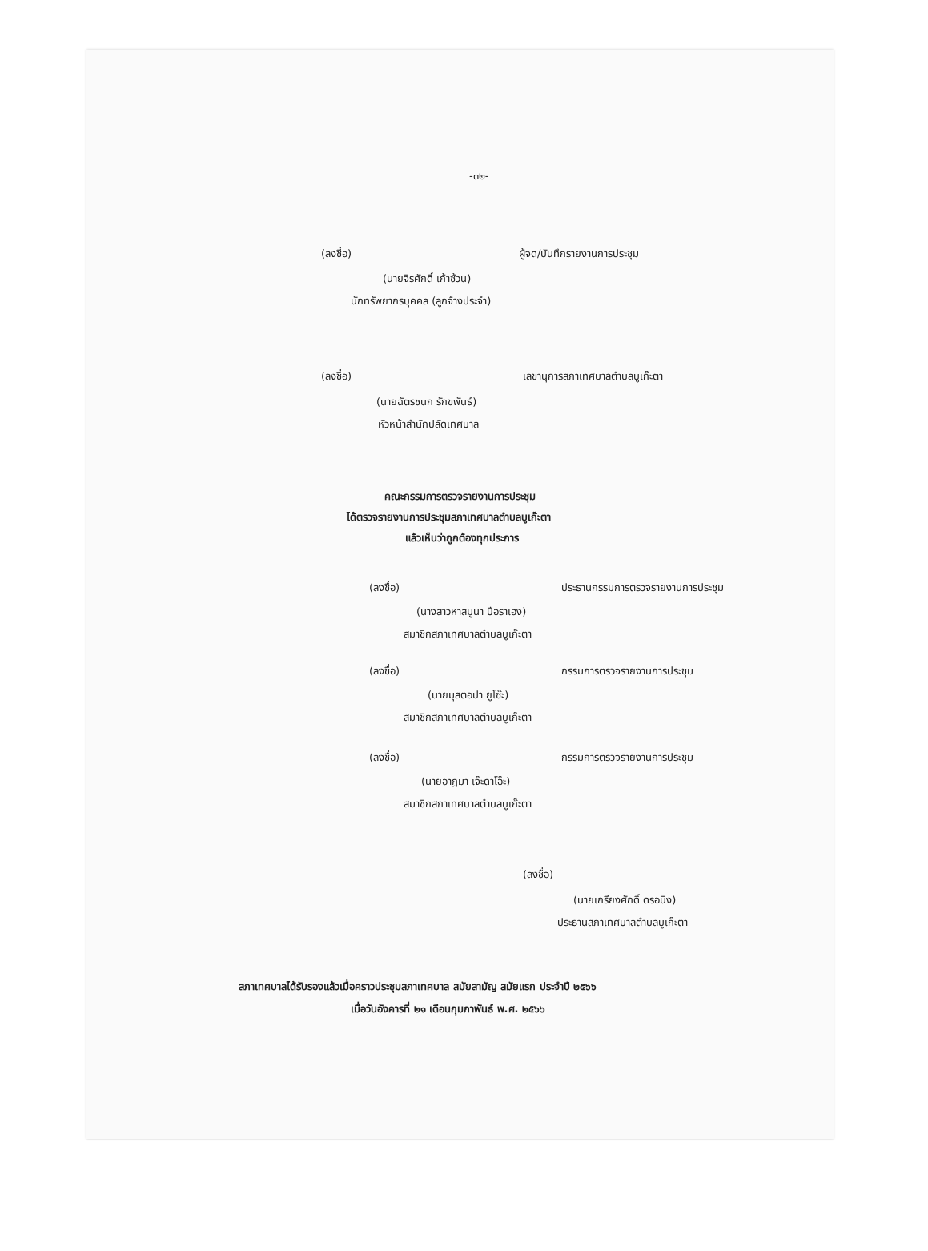-๓๒-
(ลงชื่อ) ผู้จด/บันทึกรายงานการประชุม
(นายจิรศักดิ์ เก้าซ้วน)
นักทรัพยากรบุคคล (ลูกจ้างประจำ)
(ลงชื่อ) เลขานุการสภาเทศบาลตำบลบูเก๊ะตา
(นายฉัตรชนก รักขพันธ์)
หัวหน้าสำนักปลัดเทศบาล
คณะกรรมการตรวจรายงานการประชุม
ได้ตรวจรายงานการประชุมสภาเทศบาลตำบลบูเก๊ะตา
แล้วเห็นว่าถูกต้องทุกประการ
(ลงชื่อ) ประธานกรรมการตรวจรายงานการประชุม
(นางสาวหาสมูนา บือราเฮง)
สมาชิกสภาเทศบาลตำบลบูเก๊ะตา
(ลงชื่อ) กรรมการตรวจรายงานการประชุม
(นายมุสตอปา ยูโซ๊ะ)
สมาชิกสภาเทศบาลตำบลบูเก๊ะตา
(ลงชื่อ) กรรมการตรวจรายงานการประชุม
(นายอาฎมา เจ๊ะดาโอ๊ะ)
สมาชิกสภาเทศบาลตำบลบูเก๊ะตา
(ลงชื่อ)
(นายเกรียงศักดิ์ ดรอนิง)
ประธานสภาเทศบาลตำบลบูเก๊ะตา
สภาเทศบาลได้รับรองแล้วเมื่อคราวประชุมสภาเทศบาล สมัยสามัญ สมัยแรก ประจำปี ๒๕๖๖
เมื่อวันอังคารที่ ๒๑ เดือนกุมภาพันธ์ พ.ศ. ๒๕๖๖